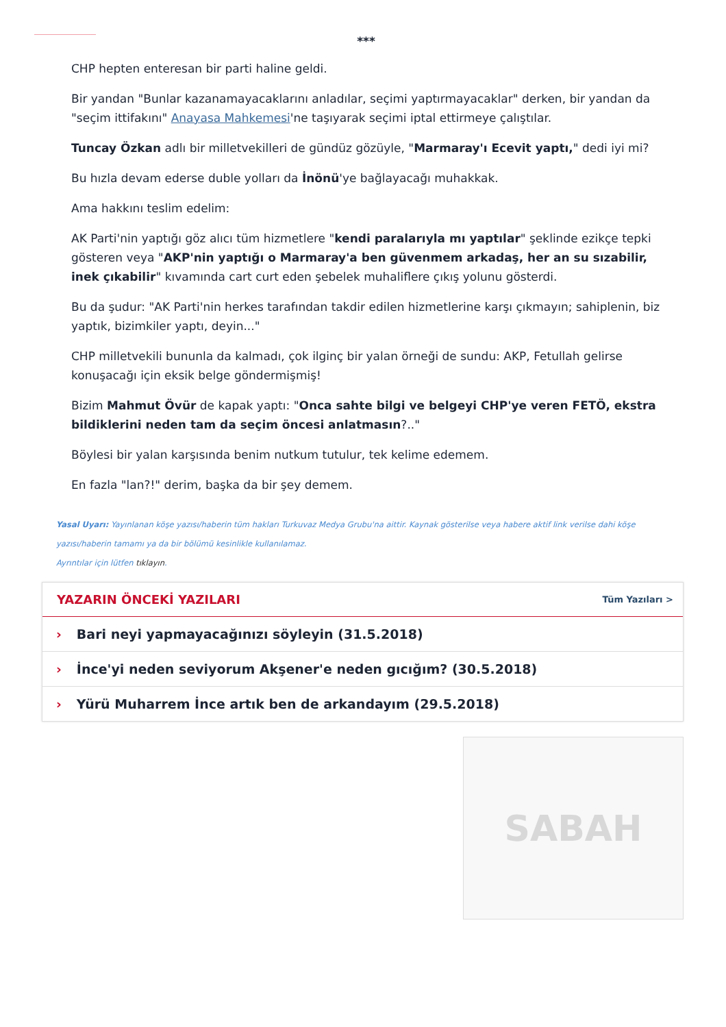***
CHP hepten enteresan bir parti haline geldi.
Bir yandan "Bunlar kazanamayacaklarını anladılar, seçimi yaptırmayacaklar" derken, bir yandan da "seçim ittifakını" Anayasa Mahkemesi'ne taşıyarak seçimi iptal ettirmeye çalıştılar.
Tuncay Özkan adlı bir milletvekilleri de gündüz gözüyle, "Marmaray'ı Ecevit yaptı," dedi iyi mi?
Bu hızla devam ederse duble yolları da İnönü'ye bağlayacağı muhakkak.
Ama hakkını teslim edelim:
AK Parti'nin yaptığı göz alıcı tüm hizmetlere "kendi paralarıyla mı yaptılar" şeklinde ezikçe tepki gösteren veya "AKP'nin yaptığı o Marmaray'a ben güvenmem arkadaş, her an su sızabilir, inek çıkabilir" kıvamında cart curt eden şebelek muhaliflere çıkış yolunu gösterdi.
Bu da şudur: "AK Parti'nin herkes tarafından takdir edilen hizmetlerine karşı çıkmayın; sahiplenin, biz yaptık, bizimkiler yaptı, deyin..."
CHP milletvekili bununla da kalmadı, çok ilginç bir yalan örneği de sundu: AKP, Fetullah gelirse konuşacağı için eksik belge göndermişmiş!
Bizim Mahmut Övür de kapak yaptı: "Onca sahte bilgi ve belgeyi CHP'ye veren FETÖ, ekstra bildiklerini neden tam da seçim öncesi anlatmasın?.."
Böylesi bir yalan karşısında benim nutkum tutulur, tek kelime edemem.
En fazla "lan?!" derim, başka da bir şey demem.
Yasal Uyarı: Yayınlanan köşe yazısı/haberin tüm hakları Turkuvaz Medya Grubu'na aittir. Kaynak gösterilse veya habere aktif link verilse dahi köşe yazısı/haberin tamamı ya da bir bölümü kesinlikle kullanılamaz.
Ayrıntılar için lütfen tıklayın.
YAZARIN ÖNCEKİ YAZILARI
Tüm Yazıları >
› Bari neyi yapmayacağınızı söyleyin (31.5.2018)
› İnce'yi neden seviyorum Akşener'e neden gıcığım? (30.5.2018)
› Yürü Muharrem İnce artık ben de arkandayım (29.5.2018)
SABAH